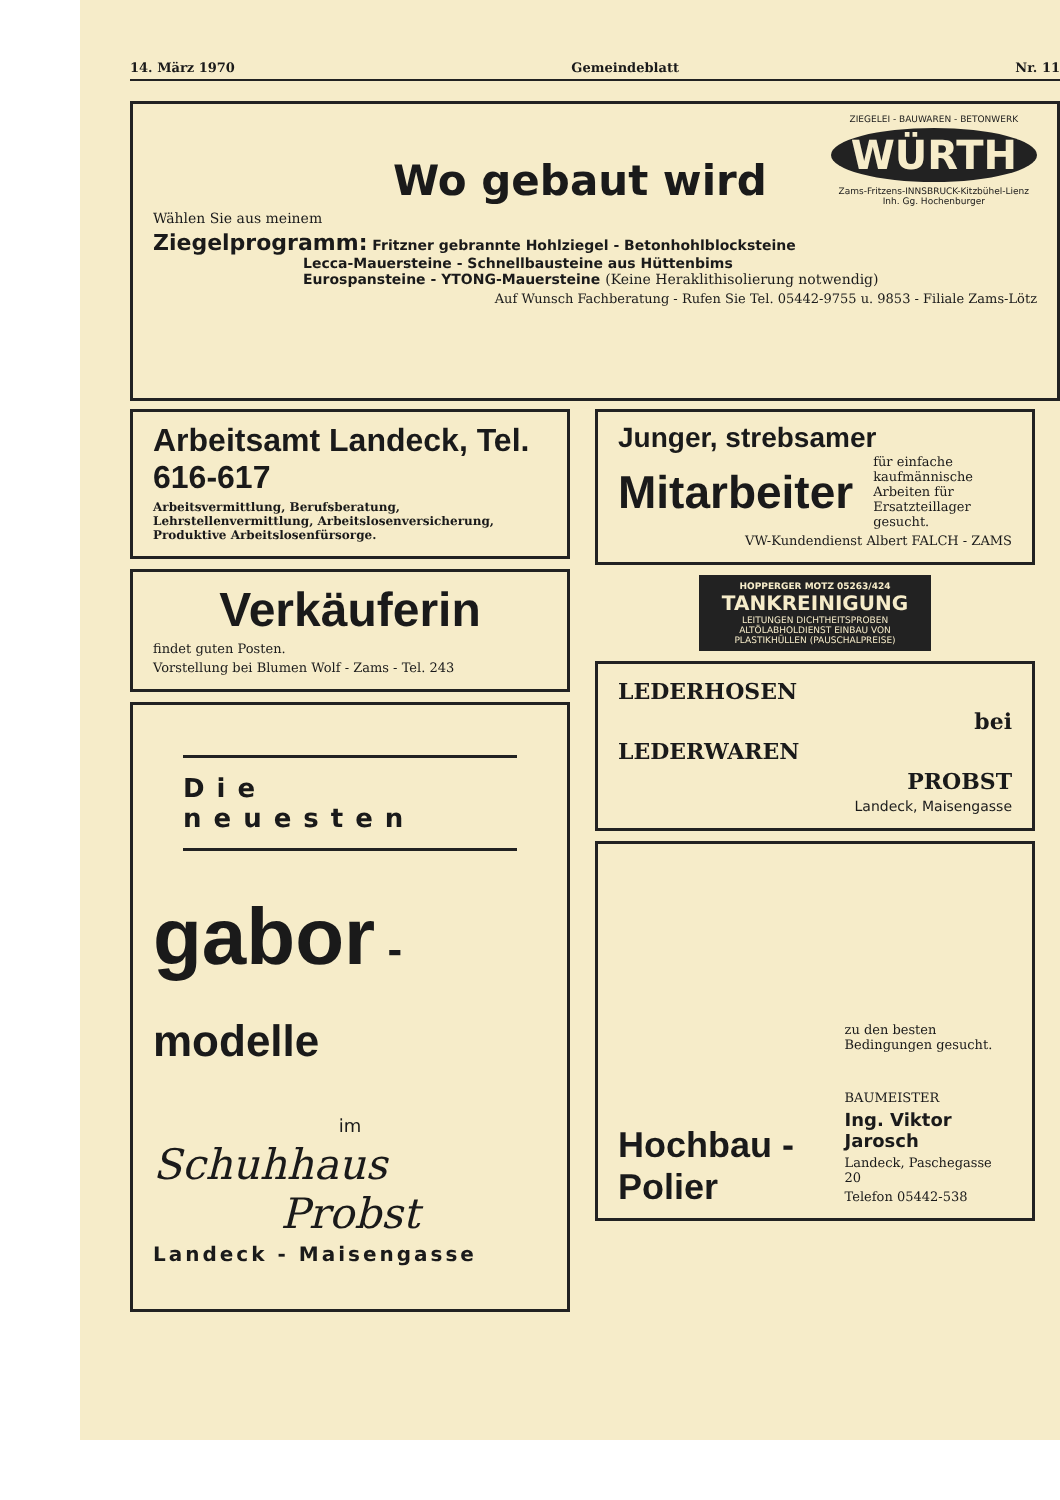14. März 1970 Gemeindeblatt Nr. 11
Wo gebaut wird
ZIEGELEI - BAUWAREN - BETONWERK
WÜRTH
Zams-Fritzens-INNSBRUCK-Kitzbühel-Lienz
Inh. Gg. Hochenburger
Wählen Sie aus meinem
Ziegelprogramm: Fritzner gebrannte Hohlziegel - Betonhohlblocksteine
Lecca-Mauersteine - Schnellbausteine aus Hüttenbims
Eurospansteine - YTONG-Mauersteine (Keine Heraklithisolierung notwendig)
Auf Wunsch Fachberatung - Rufen Sie Tel. 05442-9755 u. 9853 - Filiale Zams-Lötz
Arbeitsamt Landeck, Tel. 616-617
Arbeitsvermittlung, Berufsberatung, Lehrstellenvermittlung, Arbeitslosenversicherung, Produktive Arbeitslosenfürsorge.
Verkäuferin
findet guten Posten.
Vorstellung bei Blumen Wolf - Zams - Tel. 243
Die neuesten
gabor - modelle
im
Schuhhaus
Probst
Landeck - Maisengasse
Junger, strebsamer
Mitarbeiter für einfache kaufmännische Arbeiten für Ersatzteillager gesucht.
VW-Kundendienst Albert FALCH - ZAMS
HOPPERGER MOTZ 05263/424
TANKREINIGUNG
LEITUNGEN DICHTHEITSPROBEN ALTÖLABHOLDIENST EINBAU VON PLASTIKHÜLLEN (PAUSCHALPREISE)
LEDERHOSEN
bei
LEDERWAREN
PROBST
Landeck, Maisengasse
Hochbau - Polier
zu den besten Bedingungen gesucht.
BAUMEISTER
Ing. Viktor Jarosch
Landeck, Paschegasse 20
Telefon 05442-538